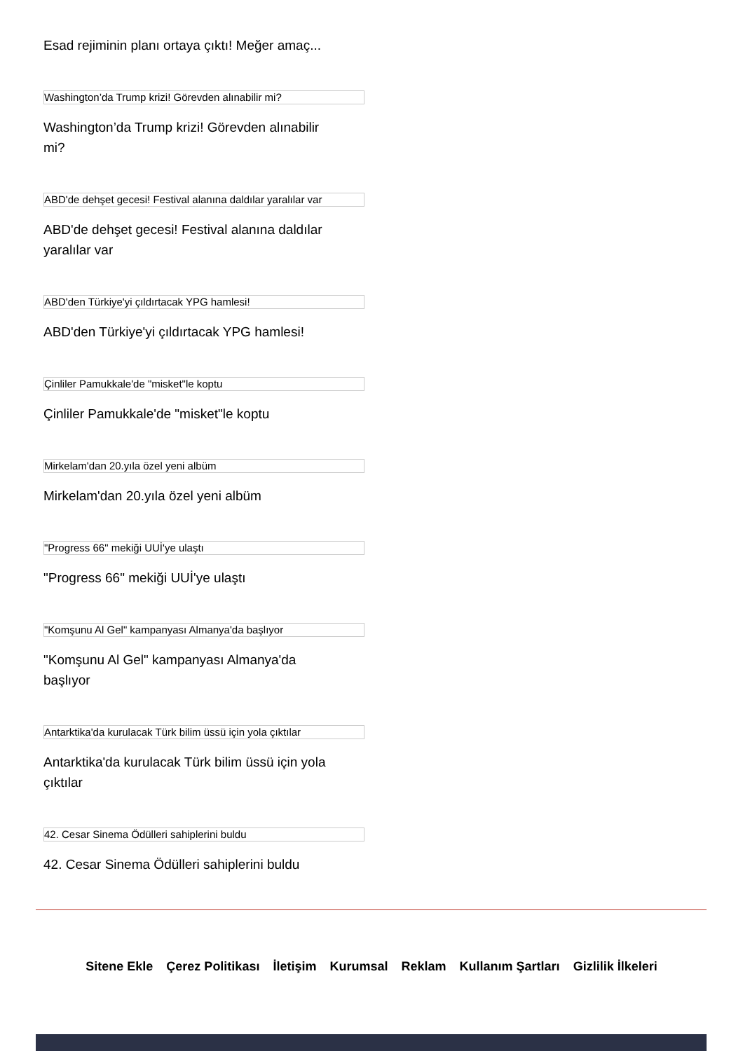Esad rejiminin planı ortaya çıktı! Meğer amaç...
Washington’da Trump krizi! Görevden alınabilir mi?
Washington’da Trump krizi! Görevden alınabilir mi?
ABD'de dehşet gecesi! Festival alanına daldılar yaralılar var
ABD'de dehşet gecesi! Festival alanına daldılar yaralılar var
ABD'den Türkiye'yi çıldırtacak YPG hamlesi!
ABD'den Türkiye'yi çıldırtacak YPG hamlesi!
Çinliler Pamukkale'de "misket"le koptu
Çinliler Pamukkale'de "misket"le koptu
Mirkelam'dan 20.yıla özel yeni albüm
Mirkelam'dan 20.yıla özel yeni albüm
"Progress 66" mekiği UUİ'ye ulaştı
"Progress 66" mekiği UUİ'ye ulaştı
"Komşunu Al Gel" kampanyası Almanya'da başlıyor
"Komşunu Al Gel" kampanyası Almanya'da başlıyor
Antarktika'da kurulacak Türk bilim üssü için yola çıktılar
Antarktika'da kurulacak Türk bilim üssü için yola çıktılar
42. Cesar Sinema Ödülleri sahiplerini buldu
42. Cesar Sinema Ödülleri sahiplerini buldu
Sitene Ekle Çerez Politikası İletişim Kurumsal Reklam Kullanım Şartları Gizlilik İlkeleri